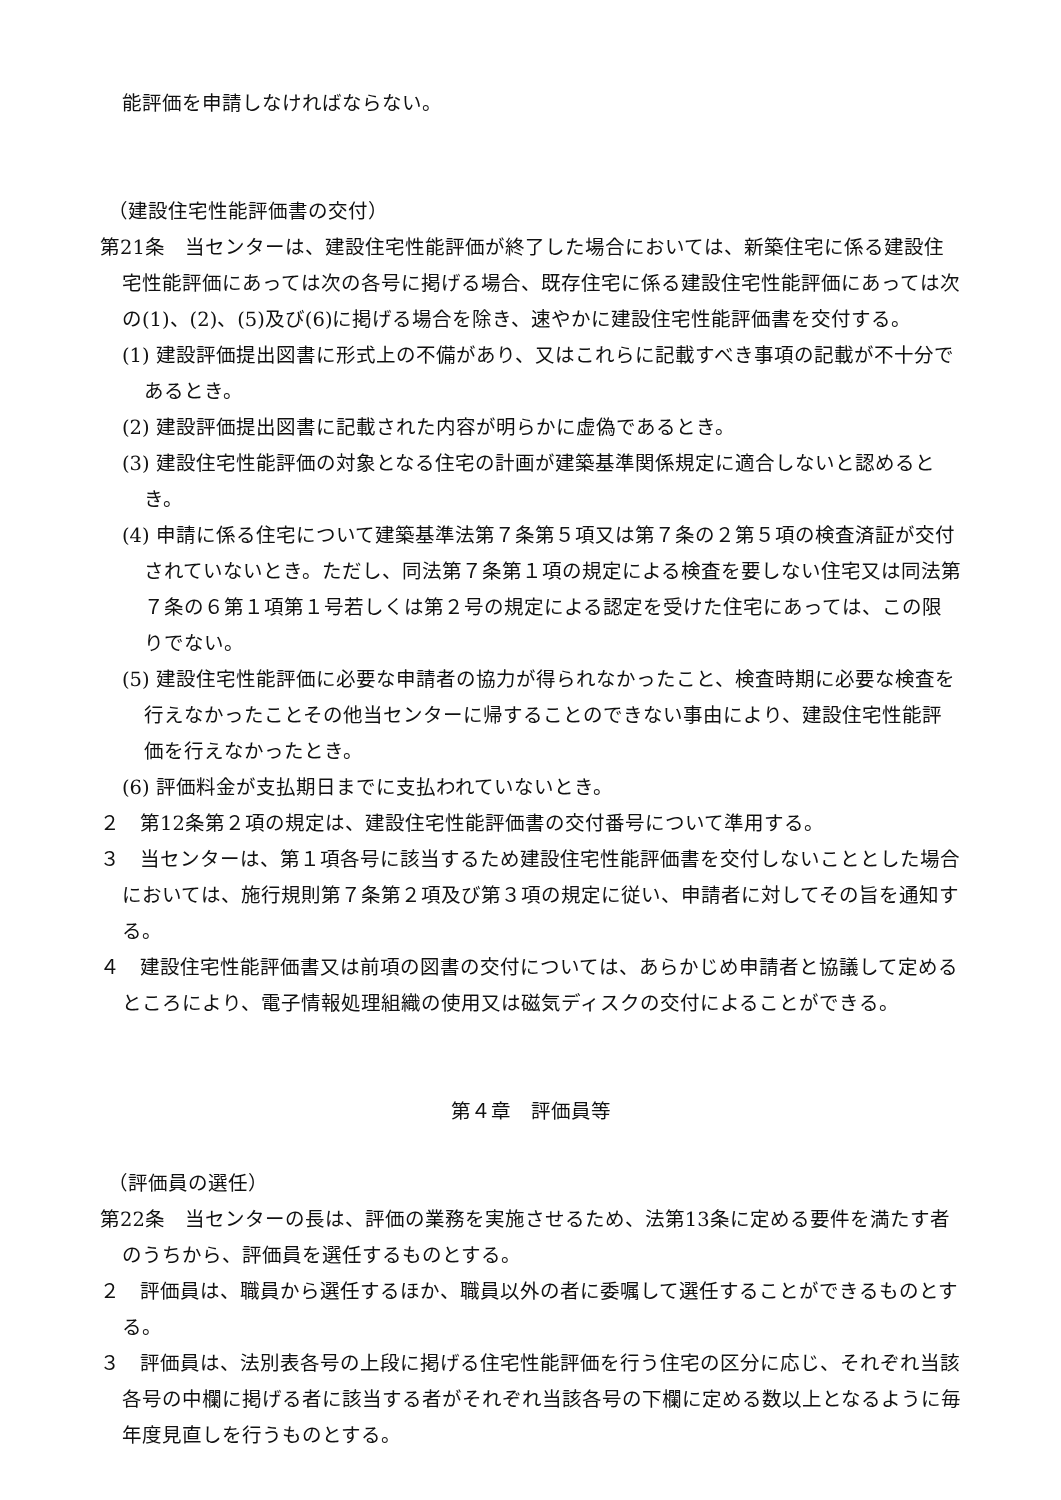能評価を申請しなければならない。
（建設住宅性能評価書の交付）
第21条　当センターは、建設住宅性能評価が終了した場合においては、新築住宅に係る建設住宅性能評価にあっては次の各号に掲げる場合、既存住宅に係る建設住宅性能評価にあっては次の(1)、(2)、(5)及び(6)に掲げる場合を除き、速やかに建設住宅性能評価書を交付する。
(1) 建設評価提出図書に形式上の不備があり、又はこれらに記載すべき事項の記載が不十分であるとき。
(2) 建設評価提出図書に記載された内容が明らかに虚偽であるとき。
(3) 建設住宅性能評価の対象となる住宅の計画が建築基準関係規定に適合しないと認めるとき。
(4) 申請に係る住宅について建築基準法第７条第５項又は第７条の２第５項の検査済証が交付されていないとき。ただし、同法第７条第１項の規定による検査を要しない住宅又は同法第７条の６第１項第１号若しくは第２号の規定による認定を受けた住宅にあっては、この限りでない。
(5) 建設住宅性能評価に必要な申請者の協力が得られなかったこと、検査時期に必要な検査を行えなかったことその他当センターに帰することのできない事由により、建設住宅性能評価を行えなかったとき。
(6) 評価料金が支払期日までに支払われていないとき。
２　第12条第２項の規定は、建設住宅性能評価書の交付番号について準用する。
３　当センターは、第１項各号に該当するため建設住宅性能評価書を交付しないこととした場合においては、施行規則第７条第２項及び第３項の規定に従い、申請者に対してその旨を通知する。
４　建設住宅性能評価書又は前項の図書の交付については、あらかじめ申請者と協議して定めるところにより、電子情報処理組織の使用又は磁気ディスクの交付によることができる。
第４章　評価員等
（評価員の選任）
第22条　当センターの長は、評価の業務を実施させるため、法第13条に定める要件を満たす者のうちから、評価員を選任するものとする。
２　評価員は、職員から選任するほか、職員以外の者に委嘱して選任することができるものとする。
３　評価員は、法別表各号の上段に掲げる住宅性能評価を行う住宅の区分に応じ、それぞれ当該各号の中欄に掲げる者に該当する者がそれぞれ当該各号の下欄に定める数以上となるように毎年度見直しを行うものとする。